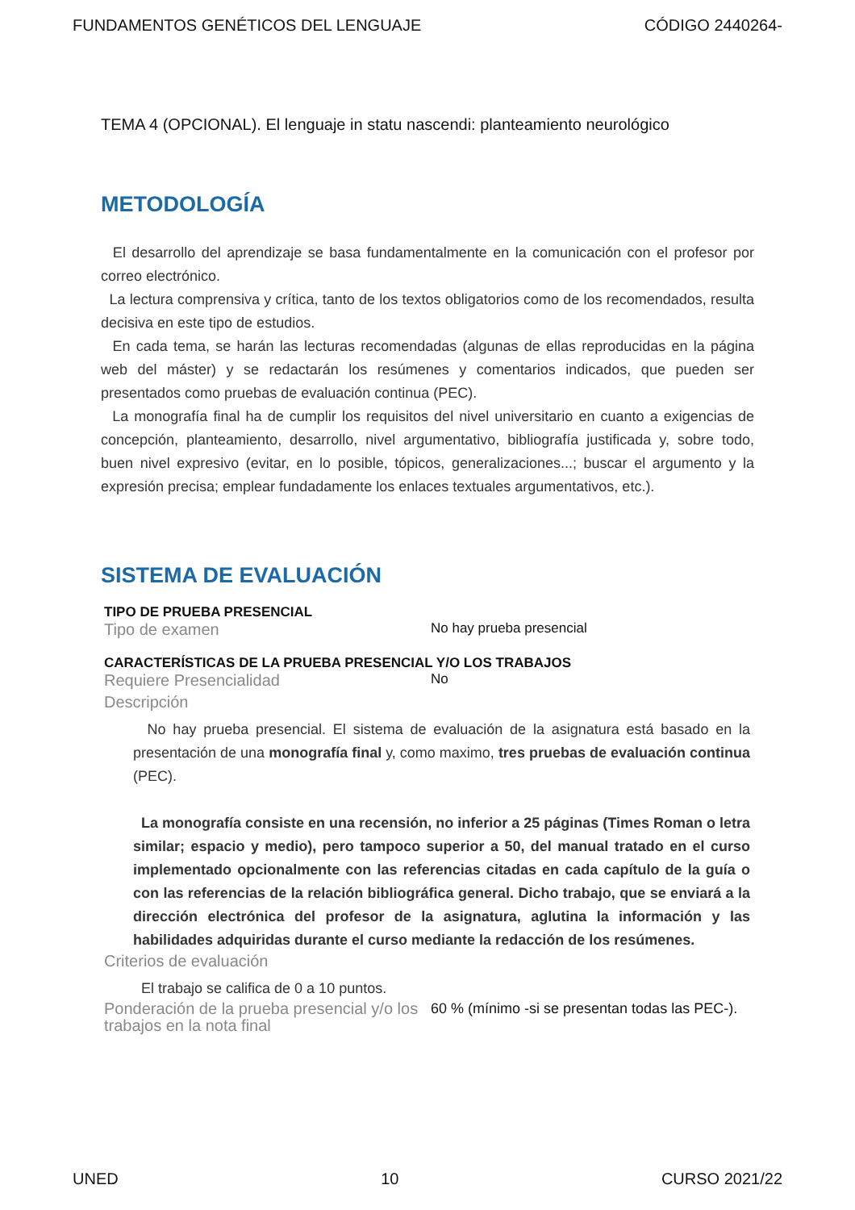FUNDAMENTOS GENÉTICOS DEL LENGUAJE CÓDIGO 2440264-
TEMA 4 (OPCIONAL). El lenguaje in statu nascendi: planteamiento neurológico
METODOLOGÍA
El desarrollo del aprendizaje se basa fundamentalmente en la comunicación con el profesor por correo electrónico.
La lectura comprensiva y crítica, tanto de los textos obligatorios como de los recomendados, resulta decisiva en este tipo de estudios.
En cada tema, se harán las lecturas recomendadas (algunas de ellas reproducidas en la página web del máster) y se redactarán los resúmenes y comentarios indicados, que pueden ser presentados como pruebas de evaluación continua (PEC).
La monografía final ha de cumplir los requisitos del nivel universitario en cuanto a exigencias de concepción, planteamiento, desarrollo, nivel argumentativo, bibliografía justificada y, sobre todo, buen nivel expresivo (evitar, en lo posible, tópicos, generalizaciones...; buscar el argumento y la expresión precisa; emplear fundadamente los enlaces textuales argumentativos, etc.).
SISTEMA DE EVALUACIÓN
TIPO DE PRUEBA PRESENCIAL
Tipo de examen
No hay prueba presencial
CARACTERÍSTICAS DE LA PRUEBA PRESENCIAL Y/O LOS TRABAJOS
Requiere Presencialidad
No
Descripción
No hay prueba presencial. El sistema de evaluación de la asignatura está basado en la presentación de una monografía final y, como maximo, tres pruebas de evaluación continua (PEC).
La monografía consiste en una recensión, no inferior a 25 páginas (Times Roman o letra similar; espacio y medio), pero tampoco superior a 50, del manual tratado en el curso implementado opcionalmente con las referencias citadas en cada capítulo de la guía o con las referencias de la relación bibliográfica general. Dicho trabajo, que se enviará a la dirección electrónica del profesor de la asignatura, aglutina la información y las habilidades adquiridas durante el curso mediante la redacción de los resúmenes.
Criterios de evaluación
El trabajo se califica de 0 a 10 puntos.
Ponderación de la prueba presencial y/o los trabajos en la nota final
60 % (mínimo -si se presentan todas las PEC-).
UNED 10 CURSO 2021/22